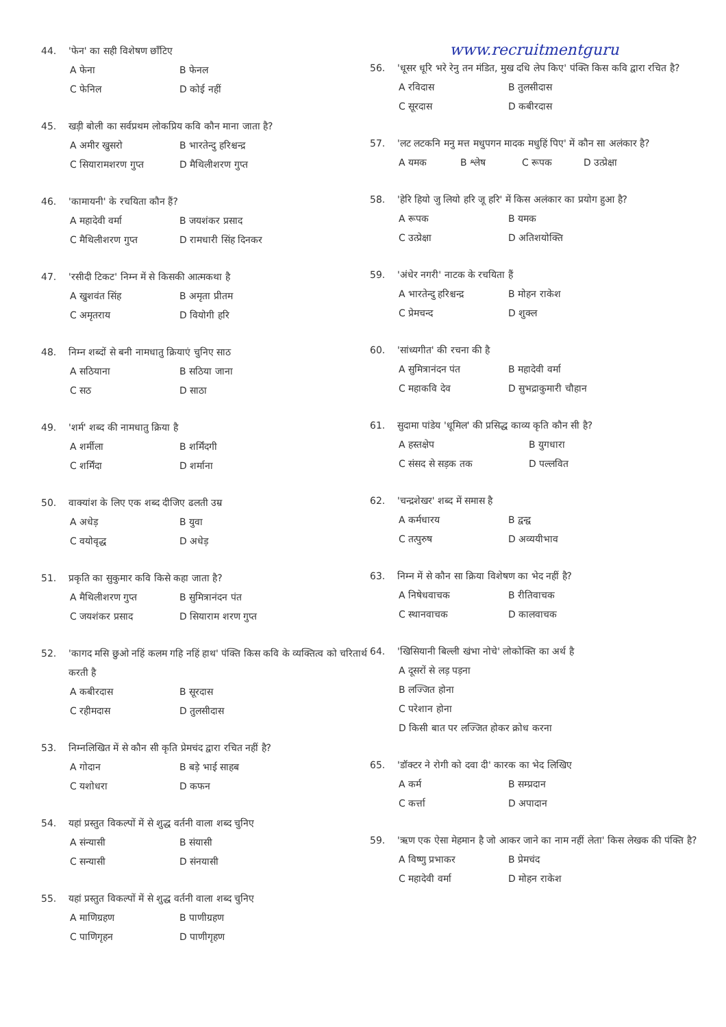44. 'फेन' का सही विशेषण छाँटिए
A फेना B फेनल C फेनिल D कोई नहीं
45. खड़ी बोली का सर्वप्रथम लोकप्रिय कवि कौन माना जाता है?
A अमीर खुसरो B भारतेन्दु हरिश्चन्द्र C सियारामशरण गुप्त D मैथिलीशरण गुप्त
46. 'कामायनी' के रचयिता कौन हैं?
A महादेवी वर्मा B जयशंकर प्रसाद C मैथिलीशरण गुप्त D रामधारी सिंह दिनकर
47. 'रसीदी टिकट' निम्न में से किसकी आत्मकथा है
A खुशवंत सिंह B अमृता प्रीतम C अमृतराय D वियोगी हरि
48. निम्न शब्दों से बनी नामधातु क्रियाएं चुनिए साठ
A सठियाना B सठिया जाना C सठ D साठा
49. 'शर्म' शब्द की नामधातु क्रिया है
A शर्मीला B शर्मिंदगी C शर्मिंदा D शर्माना
50. वाक्यांश के लिए एक शब्द दीजिए ढलती उम्र
A अधेड़ B युवा C वयोवृद्ध D अधेड़
51. प्रकृति का सुकुमार कवि किसे कहा जाता है?
A मैथिलीशरण गुप्त B सुमित्रानंदन पंत C जयशंकर प्रसाद D सियाराम शरण गुप्त
52. 'कागद मसि छुओ नहिं कलम गहि नहिं हाथ' पंक्ति किस कवि के व्यक्तित्व को चरितार्थ करती है
A कबीरदास B सूरदास C रहीमदास D तुलसीदास
53. निम्नलिखित में से कौन सी कृति प्रेमचंद द्वारा रचित नहीं है?
A गोदान B बड़े भाई साहब C यशोधरा D कफन
54. यहां प्रस्तुत विकल्पों में से शुद्ध वर्तनी वाला शब्द चुनिए
A संन्यासी B संयासी C सन्यासी D संनयासी
55. यहां प्रस्तुत विकल्पों में से शुद्ध वर्तनी वाला शब्द चुनिए
A माणिग्रहण B पाणीग्रहण C पाणिगृहन D पाणीगृहण
www.recruitmentguru
56. 'धूसर धूरि भरे रेनु तन मंडित, मुख दधि लेप किए' पंक्ति किस कवि द्वारा रचित है?
A रविदास B तुलसीदास C सूरदास D कबीरदास
57. 'लट लटकनि मनु मत्त मधुपगन मादक मधुहिं पिए' में कौन सा अलंकार है?
A यमक B श्लेष C रूपक D उत्प्रेक्षा
58. 'हेरि हियो जु लियो हरि जू हरि' में किस अलंकार का प्रयोग हुआ है?
A रूपक B यमक C उत्प्रेक्षा D अतिशयोक्ति
59. 'अंधेर नगरी' नाटक के रचयिता हैं
A भारतेन्दु हरिश्चन्द्र B मोहन राकेश C प्रेमचन्द D शुक्ल
60. 'सांध्यगीत' की रचना की है
A सुमित्रानंदन पंत B महादेवी वर्मा C महाकवि देव D सुभद्राकुमारी चौहान
61. सुदामा पांडेय 'धूमिल' की प्रसिद्ध काव्य कृति कौन सी है?
A हस्तक्षेप B युगधारा C संसद से सड़क तक D पल्लवित
62. 'चन्द्रशेखर' शब्द में समास है
A कर्मधारय B द्वन्द्व C तत्पुरुष D अव्ययीभाव
63. निम्न में से कौन सा क्रिया विशेषण का भेद नहीं है?
A निषेधवाचक B रीतिवाचक C स्थानवाचक D कालवाचक
64. 'खिसियानी बिल्ली खंभा नोचे' लोकोक्ति का अर्थ है
A दूसरों से लड़ पड़ना
B लज्जित होना
C परेशान होना
D किसी बात पर लज्जित होकर क्रोध करना
65. 'डॉक्टर ने रोगी को दवा दी' कारक का भेद लिखिए
A कर्म B सम्प्रदान C कर्त्ता D अपादान
59. 'ऋण एक ऐसा मेहमान है जो आकर जाने का नाम नहीं लेता' किस लेखक की पंक्ति है?
A विष्णु प्रभाकर B प्रेमचंद C महादेवी वर्मा D मोहन राकेश